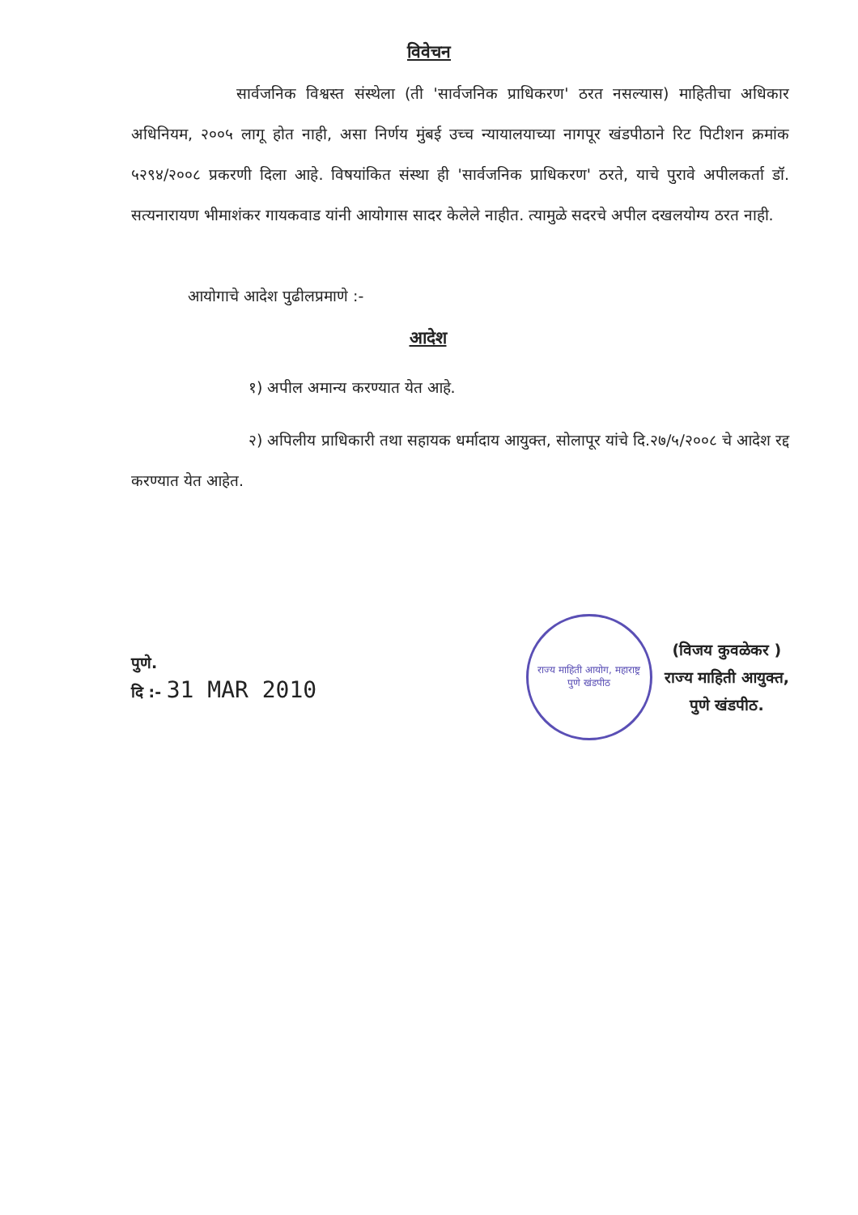विवेचन
सार्वजनिक विश्वस्त संस्थेला (ती 'सार्वजनिक प्राधिकरण' ठरत नसल्यास) माहितीचा अधिकार अधिनियम, २००५ लागू होत नाही, असा निर्णय मुंबई उच्च न्यायालयाच्या नागपूर खंडपीठाने रिट पिटीशन क्रमांक ५२९४/२००८ प्रकरणी दिला आहे. विषयांकित संस्था ही 'सार्वजनिक प्राधिकरण' ठरते, याचे पुरावे अपीलकर्ता डॉ. सत्यनारायण भीमाशंकर गायकवाड यांनी आयोगास सादर केलेले नाहीत. त्यामुळे सदरचे अपील दखलयोग्य ठरत नाही.
आयोगाचे आदेश पुढीलप्रमाणे :-
आदेश
१) अपील अमान्य करण्यात येत आहे.
२) अपिलीय प्राधिकारी तथा सहायक धर्मादाय आयुक्त, सोलापूर यांचे दि.२७/५/२००८ चे आदेश रद्द करण्यात येत आहेत.
पुणे.
दि :- 31 MAR 2010
राज्य माहिती आयोग, महाराष्ट्र
पुणे खंडपीठ
(विजय कुवळेकर )
राज्य माहिती आयुक्त,
पुणे खंडपीठ.